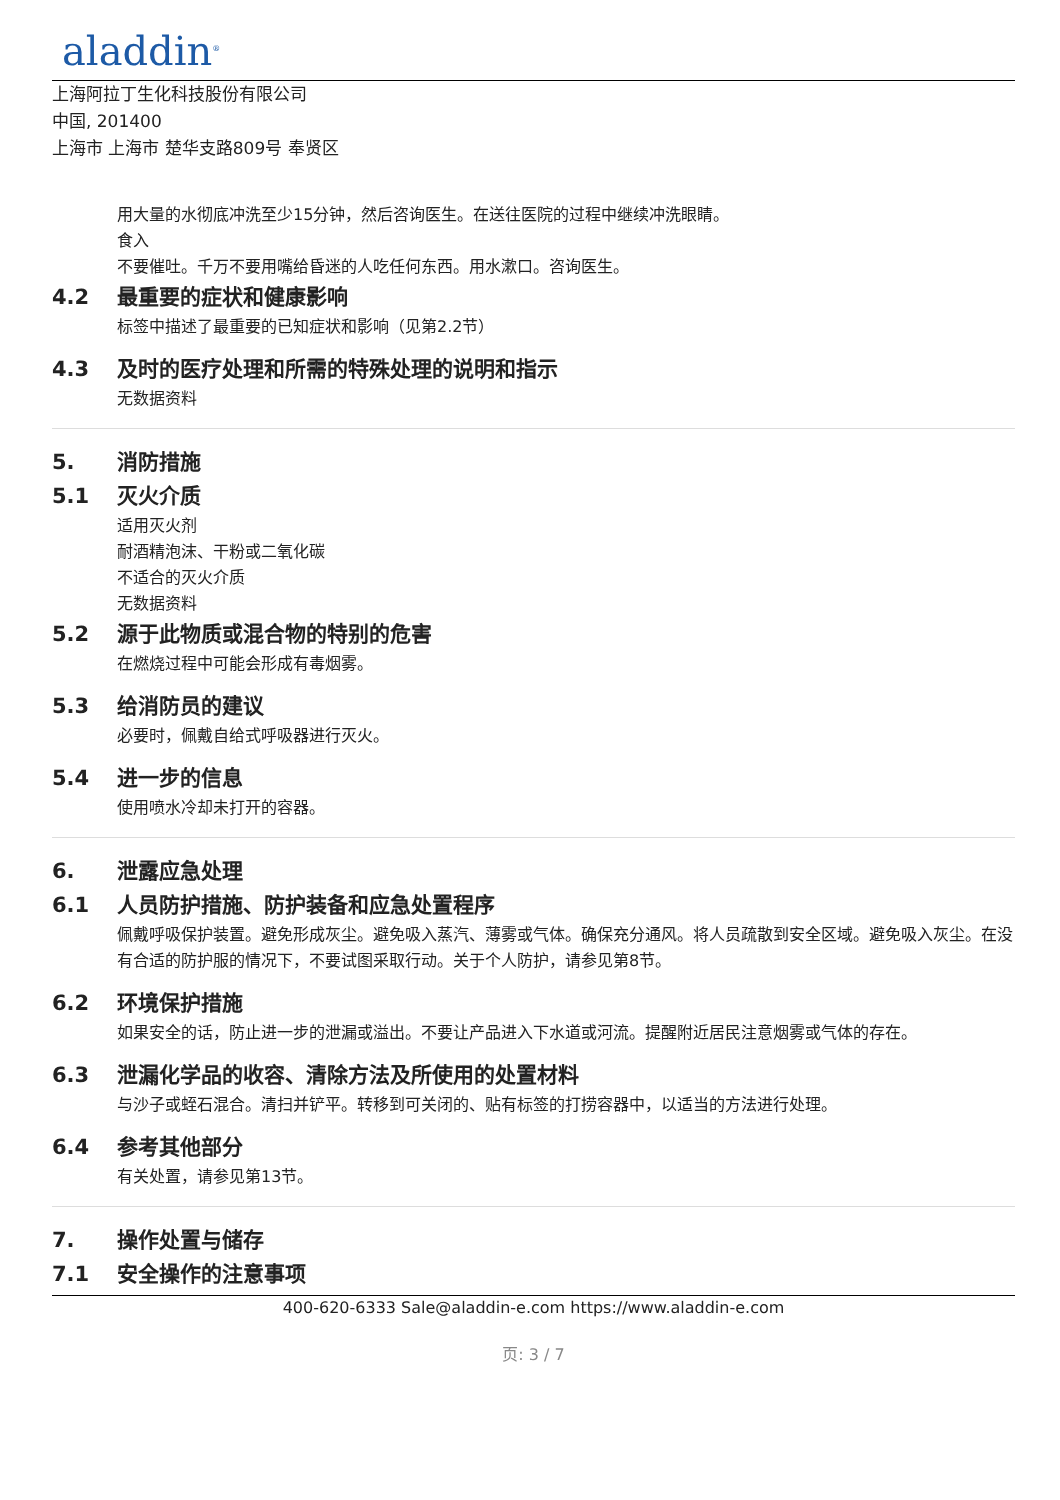aladdin<sup>®</sup>
上海阿拉丁生化科技股份有限公司
中国, 201400
上海市 上海市 楚华支路809号 奉贤区
用大量的水彻底冲洗至少15分钟，然后咨询医生。在送往医院的过程中继续冲洗眼睛。
食入
不要催吐。千万不要用嘴给昏迷的人吃任何东西。用水漱口。咨询医生。
4.2 最重要的症状和健康影响
标签中描述了最重要的已知症状和影响（见第2.2节）
4.3 及时的医疗处理和所需的特殊处理的说明和指示
无数据资料
5. 消防措施
5.1 灭火介质
适用灭火剂
耐酒精泡沫、干粉或二氧化碳
不适合的灭火介质
无数据资料
5.2 源于此物质或混合物的特别的危害
在燃烧过程中可能会形成有毒烟雾。
5.3 给消防员的建议
必要时，佩戴自给式呼吸器进行灭火。
5.4 进一步的信息
使用喷水冷却未打开的容器。
6. 泄露应急处理
6.1 人员防护措施、防护装备和应急处置程序
佩戴呼吸保护装置。避免形成灰尘。避免吸入蒸汽、薄雾或气体。确保充分通风。将人员疏散到安全区域。避免吸入灰尘。在没有合适的防护服的情况下，不要试图采取行动。关于个人防护，请参见第8节。
6.2 环境保护措施
如果安全的话，防止进一步的泄漏或溢出。不要让产品进入下水道或河流。提醒附近居民注意烟雾或气体的存在。
6.3 泄漏化学品的收容、清除方法及所使用的处置材料
与沙子或蛭石混合。清扫并铲平。转移到可关闭的、贴有标签的打捞容器中，以适当的方法进行处理。
6.4 参考其他部分
有关处置，请参见第13节。
7. 操作处置与储存
7.1 安全操作的注意事项
400-620-6333 Sale@aladdin-e.com https://www.aladdin-e.com
页: 3 / 7